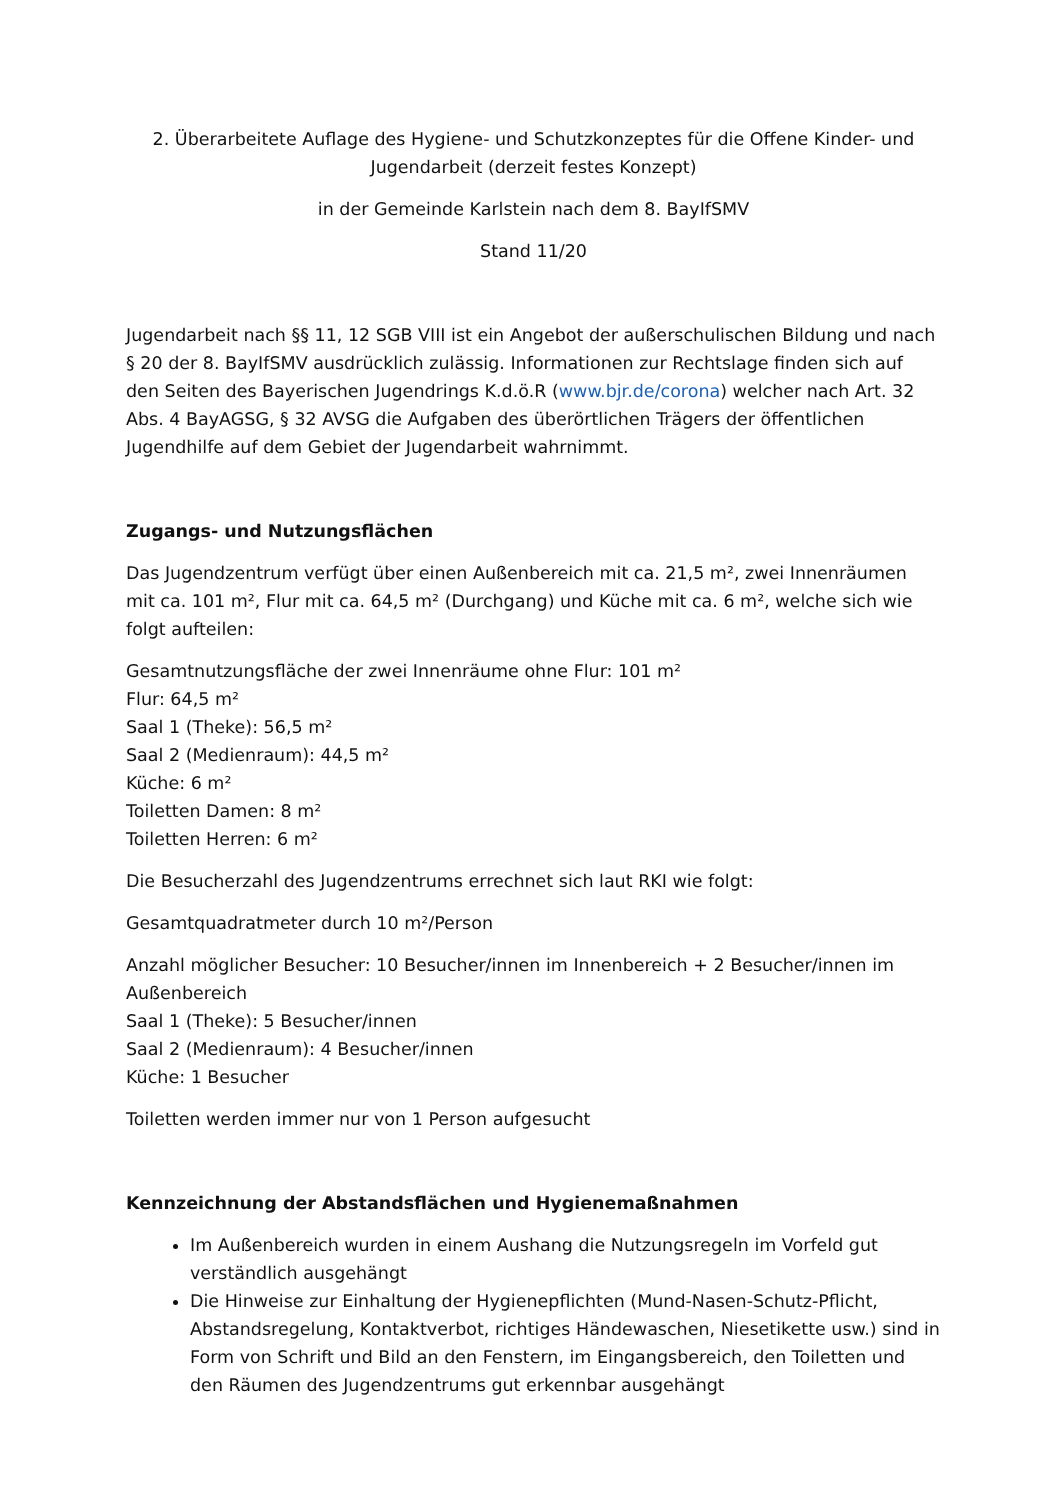2. Überarbeitete Auflage des Hygiene- und Schutzkonzeptes für die Offene Kinder- und Jugendarbeit (derzeit festes Konzept)
in der Gemeinde Karlstein nach dem 8. BayIfSMV
Stand 11/20
Jugendarbeit nach §§ 11, 12 SGB VIII ist ein Angebot der außerschulischen Bildung und nach § 20 der 8. BayIfSMV ausdrücklich zulässig. Informationen zur Rechtslage finden sich auf den Seiten des Bayerischen Jugendrings K.d.ö.R (www.bjr.de/corona) welcher nach Art. 32 Abs. 4 BayAGSG, § 32 AVSG die Aufgaben des überörtlichen Trägers der öffentlichen Jugendhilfe auf dem Gebiet der Jugendarbeit wahrnimmt.
Zugangs- und Nutzungsflächen
Das Jugendzentrum verfügt über einen Außenbereich mit ca. 21,5 m², zwei Innenräumen mit ca. 101 m², Flur mit ca. 64,5 m² (Durchgang) und Küche mit ca. 6 m², welche sich wie folgt aufteilen:
Gesamtnutzungsfläche der zwei Innenräume ohne Flur: 101 m²
Flur: 64,5 m²
Saal 1 (Theke): 56,5 m²
Saal 2 (Medienraum): 44,5 m²
Küche: 6 m²
Toiletten Damen: 8 m²
Toiletten Herren: 6 m²
Die Besucherzahl des Jugendzentrums errechnet sich laut RKI wie folgt:
Gesamtquadratmeter durch 10 m²/Person
Anzahl möglicher Besucher: 10 Besucher/innen im Innenbereich + 2 Besucher/innen im Außenbereich
Saal 1 (Theke): 5 Besucher/innen
Saal 2 (Medienraum): 4 Besucher/innen
Küche: 1 Besucher
Toiletten werden immer nur von 1 Person aufgesucht
Kennzeichnung der Abstandsflächen und Hygienemaßnahmen
Im Außenbereich wurden in einem Aushang die Nutzungsregeln im Vorfeld gut verständlich ausgehängt
Die Hinweise zur Einhaltung der Hygienepflichten (Mund-Nasen-Schutz-Pflicht, Abstandsregelung, Kontaktverbot, richtiges Händewaschen, Niesetikette usw.) sind in Form von Schrift und Bild an den Fenstern, im Eingangsbereich, den Toiletten und den Räumen des Jugendzentrums gut erkennbar ausgehängt